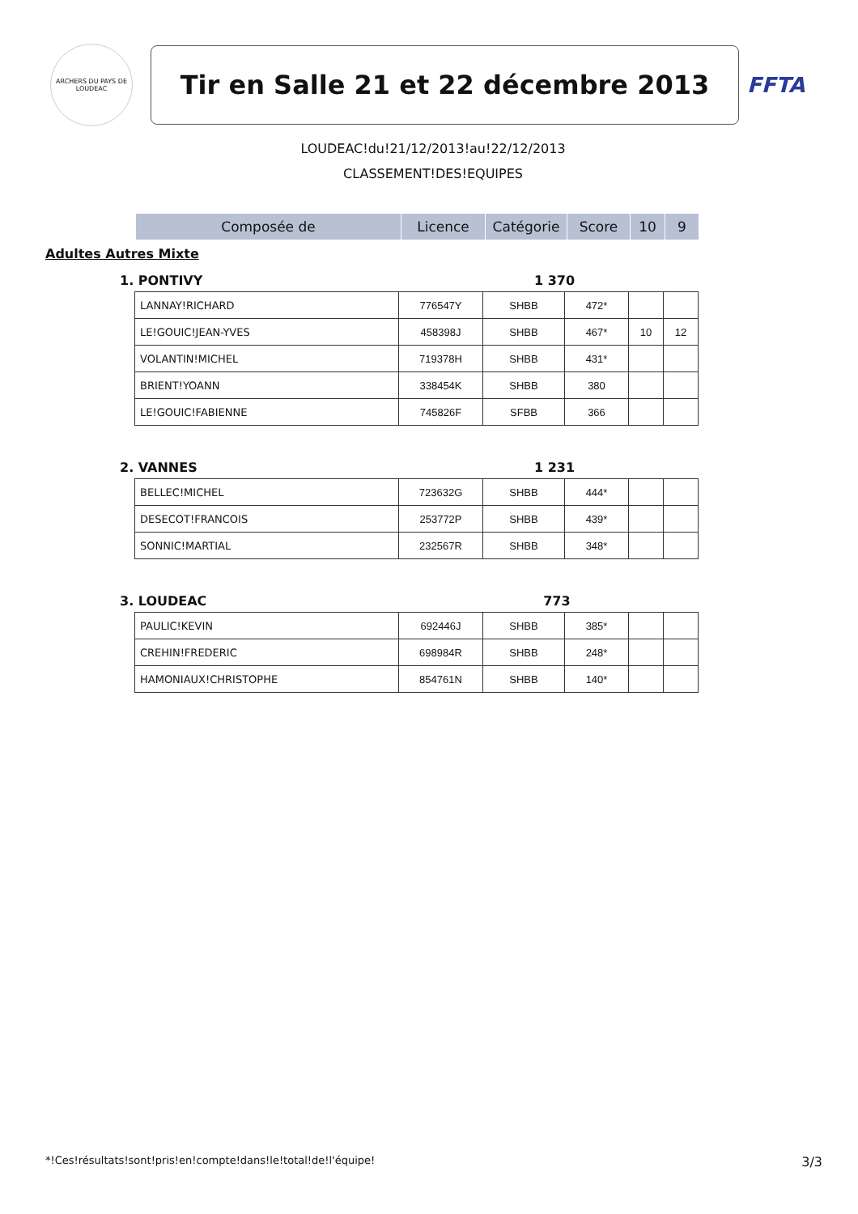ARCHERS DU PAYS DE LOUDEAC
Tir en Salle 21 et 22 décembre 2013
FFTA
LOUDEAC!du!21/12/2013!au!22/12/2013
CLASSEMENT!DES!EQUIPES
| Composée de | Licence | Catégorie | Score | 10 | 9 |
| --- | --- | --- | --- | --- | --- |
Adultes Autres Mixte
1. PONTIVY 1 370
| LANNAY!RICHARD | 776547Y | SHBB | 472* | | |
| LE!GOUIC!JEAN-YVES | 458398J | SHBB | 467* | 10 | 12 |
| VOLANTIN!MICHEL | 719378H | SHBB | 431* | | |
| BRIENT!YOANN | 338454K | SHBB | 380 | | |
| LE!GOUIC!FABIENNE | 745826F | SFBB | 366 | | |
2. VANNES 1 231
| BELLEC!MICHEL | 723632G | SHBB | 444* | | |
| DESECOT!FRANCOIS | 253772P | SHBB | 439* | | |
| SONNIC!MARTIAL | 232567R | SHBB | 348* | | |
3. LOUDEAC 773
| PAULIC!KEVIN | 692446J | SHBB | 385* | | |
| CREHIN!FREDERIC | 698984R | SHBB | 248* | | |
| HAMONIAUX!CHRISTOPHE | 854761N | SHBB | 140* | | |
*!Ces!résultats!sont!pris!en!compte!dans!le!total!de!l'équipe! 3/3